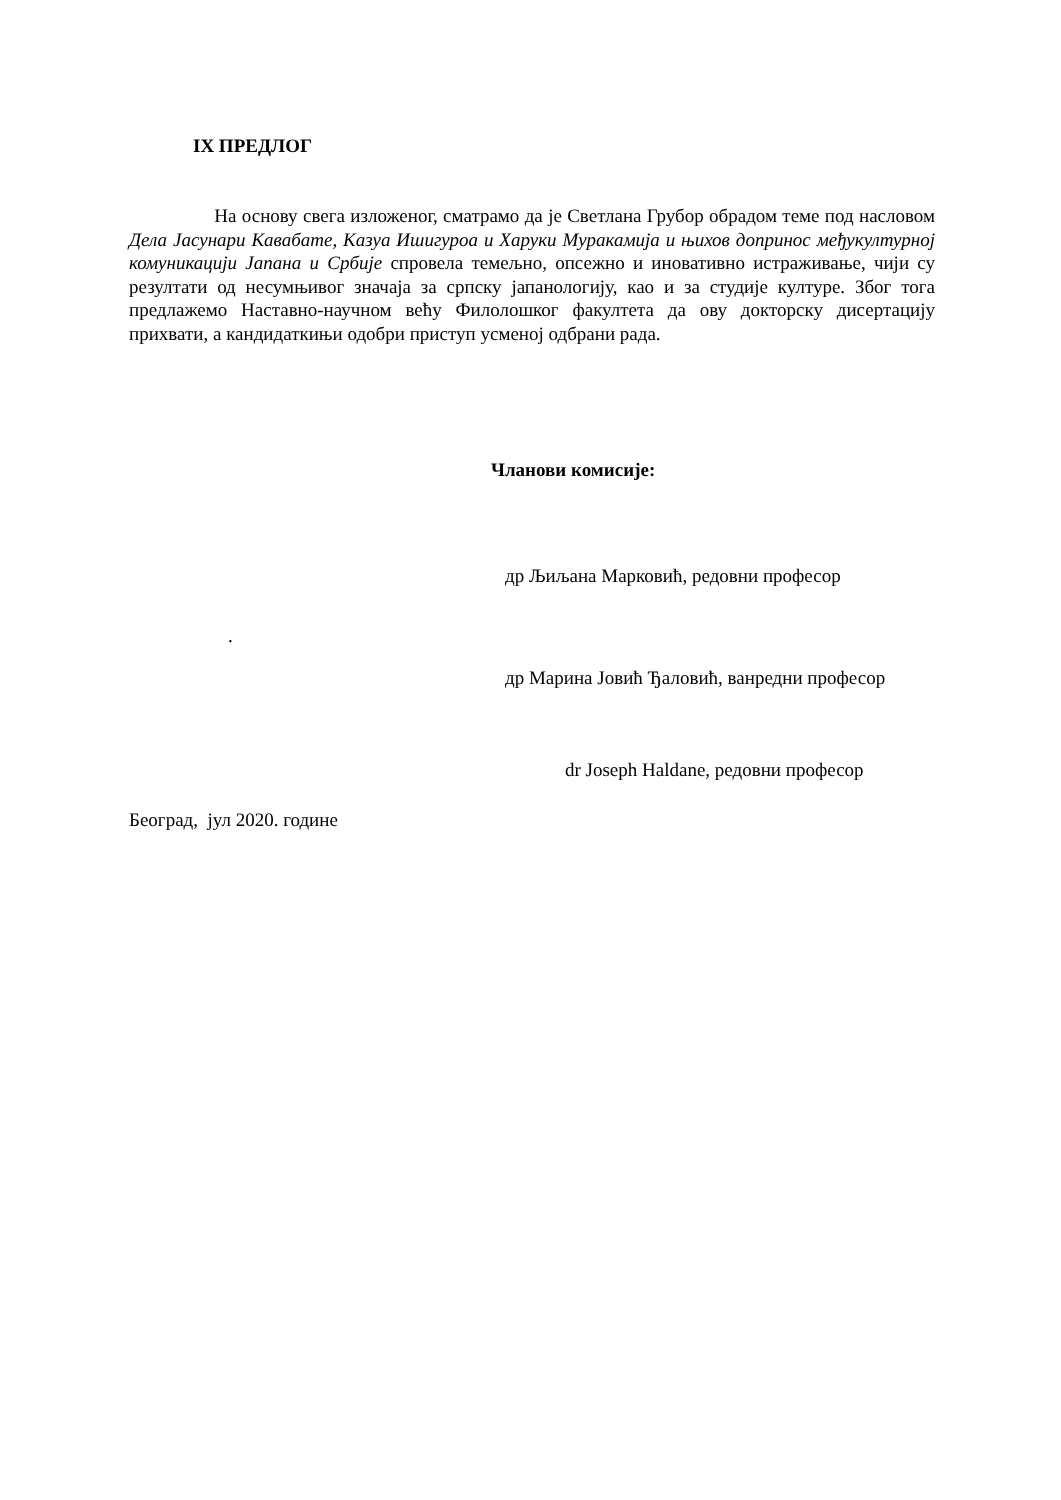IX ПРЕДЛОГ
На основу свега изложеног, сматрамо да је Светлана Грубор обрадом теме под насловом Дела Јасунари Кавабате, Казуа Ишигуроа и Харуки Муракамија и њихов допринос међукултурној комуникацији Јапана и Србије спровела темељно, опсежно и иновативно истраживање, чији су резултати од несумњивог значаја за српску јапанологију, као и за студије културе. Због тога предлажемо Наставно-научном већу Филолошког факултета да ову докторску дисертацију прихвати, а кандидаткињи одобри приступ усменој одбрани рада.
Чланови комисије:
др Љиљана Марковић, редовни професор
.
др Марина Јовић Ђаловић, ванредни професор
dr Joseph Haldane, редовни професор
Београд, јул 2020. године